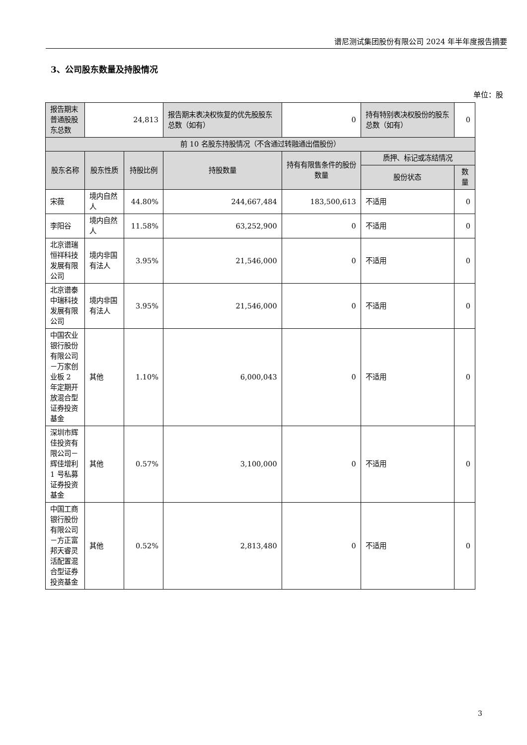谱尼测试集团股份有限公司 2024 年半年度报告摘要
3、公司股东数量及持股情况
单位：股
| 报告期末普通股股东总数 | 24,813 | | 报告期末表决权恢复的优先股股东总数（如有） | 0 | 持有特别表决权股份的股东总数（如有） | 0 |
| 前 10 名股东持股情况（不含通过转融通出借股份） | | | | | | |
| 股东名称 | 股东性质 | 持股比例 | 持股数量 | 持有有限售条件的股份数量 | 质押、标记或冻结情况 | |
| | | | | | 股份状态 | 数量 |
| 宋薇 | 境内自然人 | 44.80% | 244,667,484 | 183,500,613 | 不适用 | 0 |
| 李阳谷 | 境内自然人 | 11.58% | 63,252,900 | 0 | 不适用 | 0 |
| 北京谱瑞恒祥科技发展有限公司 | 境内非国有法人 | 3.95% | 21,546,000 | 0 | 不适用 | 0 |
| 北京谱泰中瑞科技发展有限公司 | 境内非国有法人 | 3.95% | 21,546,000 | 0 | 不适用 | 0 |
| 中国农业银行股份有限公司－万家创业板 2 年定期开放混合型证券投资基金 | 其他 | 1.10% | 6,000,043 | 0 | 不适用 | 0 |
| 深圳市辉佳投资有限公司－辉佳增利 1 号私募证券投资基金 | 其他 | 0.57% | 3,100,000 | 0 | 不适用 | 0 |
| 中国工商银行股份有限公司－方正富邦天睿灵活配置混合型证券投资基金 | 其他 | 0.52% | 2,813,480 | 0 | 不适用 | 0 |
3